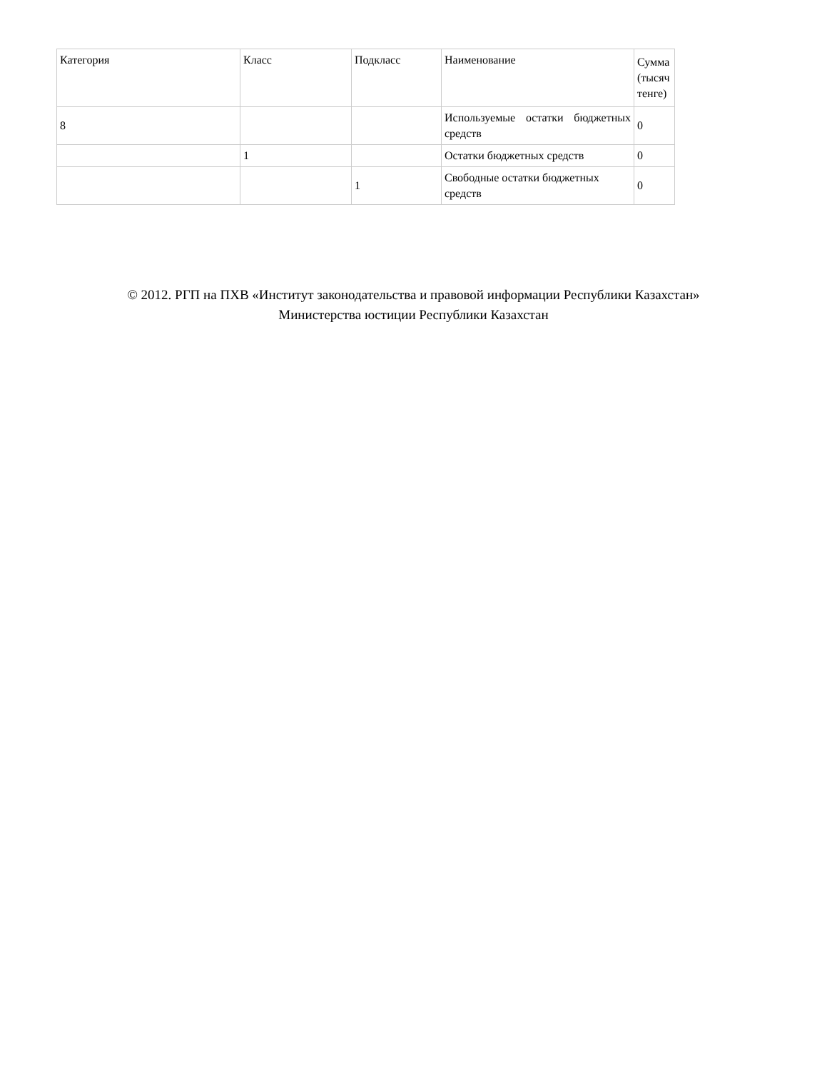| Категория | Класс | Подкласс | Наименование | Сумма (тысяч тенге) |
| 8 | | | Используемые остатки бюджетных средств | 0 |
| | 1 | | Остатки бюджетных средств | 0 |
| | | 1 | Свободные остатки бюджетных средств | 0 |
© 2012. РГП на ПХВ «Институт законодательства и правовой информации Республики Казахстан»
Министерства юстиции Республики Казахстан